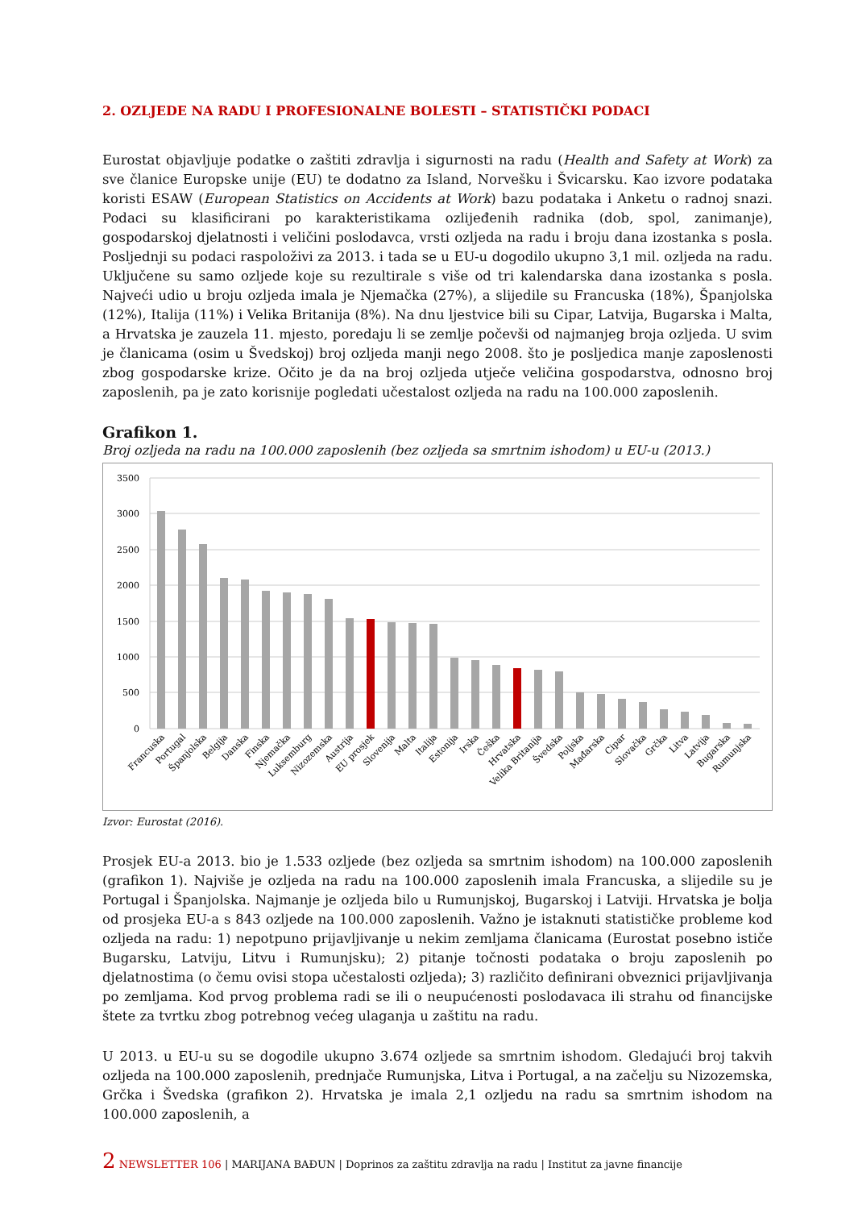2. OZLJEDE NA RADU I PROFESIONALNE BOLESTI – STATISTIČKI PODACI
Eurostat objavljuje podatke o zaštiti zdravlja i sigurnosti na radu (Health and Safety at Work) za sve članice Europske unije (EU) te dodatno za Island, Norvešku i Švicarsku. Kao izvore podataka koristi ESAW (European Statistics on Accidents at Work) bazu podataka i Anketu o radnoj snazi. Podaci su klasificirani po karakteristikama ozlijeđenih radnika (dob, spol, zanimanje), gospodarskoj djelatnosti i veličini poslodavca, vrsti ozljeda na radu i broju dana izostanka s posla. Posljednji su podaci raspoloživi za 2013. i tada se u EU-u dogodilo ukupno 3,1 mil. ozljeda na radu. Uključene su samo ozljede koje su rezultirale s više od tri kalendarska dana izostanka s posla. Najveći udio u broju ozljeda imala je Njemačka (27%), a slijedile su Francuska (18%), Španjolska (12%), Italija (11%) i Velika Britanija (8%). Na dnu ljestvice bili su Cipar, Latvija, Bugarska i Malta, a Hrvatska je zauzela 11. mjesto, poredaju li se zemlje počevši od najmanjeg broja ozljeda. U svim je članicama (osim u Švedskoj) broj ozljeda manji nego 2008. što je posljedica manje zaposlenosti zbog gospodarske krize. Očito je da na broj ozljeda utječe veličina gospodarstva, odnosno broj zaposlenih, pa je zato korisnije pogledati učestalost ozljeda na radu na 100.000 zaposlenih.
Grafikon 1.
Broj ozljeda na radu na 100.000 zaposlenih (bez ozljeda sa smrtnim ishodom) u EU-u (2013.)
3500
3000
2500
2000
1500
1000
500
0
Francuska
Portugal
Španjolska
Belgija
Danska
Finska
Njemačka
Luksemburg
Nizozemska
Austrija
EU prosjek
Slovenija
Malta
Italija
Estonija
Irska
Češka
Hrvatska
Velika Britanija
Švedska
Poljska
Mađarska
Cipar
Slovačka
Grčka
Litva
Latvija
Bugarska
Rumunjska
Izvor: Eurostat (2016).
Prosjek EU-a 2013. bio je 1.533 ozljede (bez ozljeda sa smrtnim ishodom) na 100.000 zaposlenih (grafikon 1). Najviše je ozljeda na radu na 100.000 zaposlenih imala Francuska, a slijedile su je Portugal i Španjolska. Najmanje je ozljeda bilo u Rumunjskoj, Bugarskoj i Latviji. Hrvatska je bolja od prosjeka EU-a s 843 ozljede na 100.000 zaposlenih. Važno je istaknuti statističke probleme kod ozljeda na radu: 1) nepotpuno prijavljivanje u nekim zemljama članicama (Eurostat posebno ističe Bugarsku, Latviju, Litvu i Rumunjsku); 2) pitanje točnosti podataka o broju zaposlenih po djelatnostima (o čemu ovisi stopa učestalosti ozljeda); 3) različito definirani obveznici prijavljivanja po zemljama. Kod prvog problema radi se ili o neupućenosti poslodavaca ili strahu od financijske štete za tvrtku zbog potrebnog većeg ulaganja u zaštitu na radu.
U 2013. u EU-u su se dogodile ukupno 3.674 ozljede sa smrtnim ishodom. Gledajući broj takvih ozljeda na 100.000 zaposlenih, prednjače Rumunjska, Litva i Portugal, a na začelju su Nizozemska, Grčka i Švedska (grafikon 2). Hrvatska je imala 2,1 ozljedu na radu sa smrtnim ishodom na 100.000 zaposlenih, a
2 NEWSLETTER 106 | MARIJANA BAĐUN | Doprinos za zaštitu zdravlja na radu | Institut za javne financije